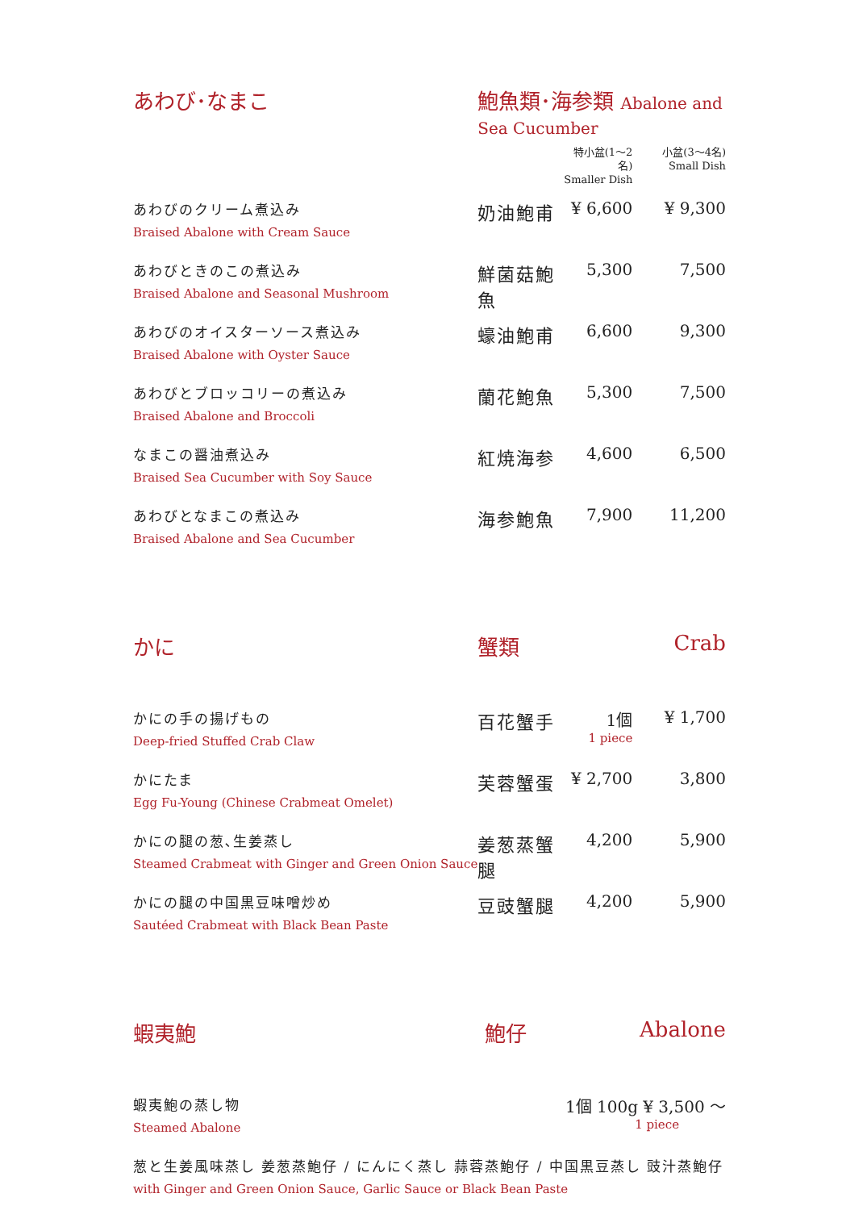| あわび･なまこ | 鮑魚類･海参類 Abalone and Sea Cucumber | | |
| | | 特小盆(1〜2名) Smaller Dish | 小盆(3〜4名) Small Dish |
| あわびのクリーム煮込み Braised Abalone with Cream Sauce | 奶油鮑甫 | ¥ 6,600 | ¥ 9,300 |
| あわびときのこの煮込み Braised Abalone and Seasonal Mushroom | 鮮菌菇鮑魚 | 5,300 | 7,500 |
| あわびのオイスターソース煮込み Braised Abalone with Oyster Sauce | 蠔油鮑甫 | 6,600 | 9,300 |
| あわびとブロッコリーの煮込み Braised Abalone and Broccoli | 蘭花鮑魚 | 5,300 | 7,500 |
| なまこの醤油煮込み Braised Sea Cucumber with Soy Sauce | 紅焼海参 | 4,600 | 6,500 |
| あわびとなまこの煮込み Braised Abalone and Sea Cucumber | 海参鮑魚 | 7,900 | 11,200 |
| かに | 蟹類 | | Crab |
| かにの手の揚げもの Deep-fried Stuffed Crab Claw | 百花蟹手 | 1個 1 piece | ¥ 1,700 |
| かにたま Egg Fu-Young (Chinese Crabmeat Omelet) | 芙蓉蟹蛋 | ¥ 2,700 | 3,800 |
| かにの腿の葱､生姜蒸し Steamed Crabmeat with Ginger and Green Onion Sauce | 姜葱蒸蟹腿 | 4,200 | 5,900 |
| かにの腿の中国黒豆味噌炒め Sautéed Crabmeat with Black Bean Paste | 豆豉蟹腿 | 4,200 | 5,900 |
| 蝦夷鮑 | 鮑仔 | | Abalone |
| 蝦夷鮑の蒸し物 Steamed Abalone | | 1個 100g ¥ 3,500 〜 1 piece | |
| 葱と生姜風味蒸し 姜葱蒸鮑仔 / にんにく蒸し 蒜蓉蒸鮑仔 / 中国黒豆蒸し 豉汁蒸鮑仔 with Ginger and Green Onion Sauce, Garlic Sauce or Black Bean Paste | | | |